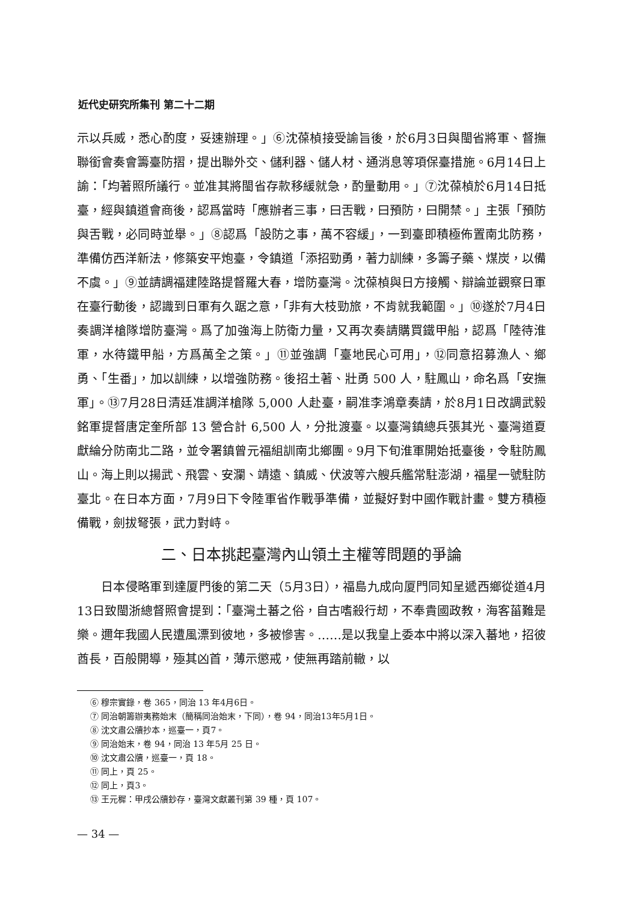近代史研究所集刊 第二十二期
示以兵威，悉心酌度，妥速辦理。」⑥沈葆楨接受諭旨後，於6月3日與閩省將軍、督撫聯銜會奏會籌臺防摺，提出聯外交、儲利器、儲人材、通消息等項保臺措施。6月14日上諭：「均著照所議行。並准其將閩省存款移緩就急，酌量動用。」⑦沈葆楨於6月14日抵臺，經與鎮道會商後，認爲當時「應辦者三事，曰舌戰，曰預防，曰開禁。」主張「預防與舌戰，必同時並舉。」⑧認爲「設防之事，萬不容緩」，一到臺即積極佈置南北防務，準備仿西洋新法，修築安平炮臺，令鎮道「添招勁勇，著力訓練，多籌子藥、煤炭，以備不虞。」⑨並請調福建陸路提督羅大春，增防臺灣。沈葆楨與日方接觸、辯論並觀察日軍在臺行動後，認識到日軍有久踞之意，「非有大枝勁旅，不肯就我範圍。」⑩遂於7月4日奏調洋槍隊增防臺灣。爲了加強海上防衛力量，又再次奏請購買鐵甲船，認爲「陸待淮軍，水待鐵甲船，方爲萬全之策。」⑪並強調「臺地民心可用」，⑫同意招募漁人、鄉勇、「生番」，加以訓練，以增強防務。後招土著、壯勇 500 人，駐鳳山，命名爲「安撫軍」。⑬7月28日清廷准調洋槍隊 5,000 人赴臺，嗣准李鴻章奏請，於8月1日改調武毅銘軍提督唐定奎所部 13 營合計 6,500 人，分批渡臺。以臺灣鎮總兵張其光、臺灣道夏獻綸分防南北二路，並令署鎮曾元福組訓南北鄉團。9月下旬淮軍開始抵臺後，令駐防鳳山。海上則以揚武、飛雲、安瀾、靖遠、鎮威、伏波等六艘兵艦常駐澎湖，福星一號駐防臺北。在日本方面，7月9日下令陸軍省作戰爭準備，並擬好對中國作戰計畫。雙方積極備戰，劍拔弩張，武力對峙。
二、日本挑起臺灣內山領土主權等問題的爭論
日本侵略軍到達厦門後的第二天（5月3日），福島九成向厦門同知呈遞西鄉從道4月13日致閩浙總督照會提到：「臺灣土蕃之俗，自古嗜殺行刼，不奉貴國政教，海客菑難是樂。邇年我國人民遭風漂到彼地，多被慘害。……是以我皇上委本中將以深入蕃地，招彼酋長，百般開導，殛其凶首，薄示懲戒，使無再踏前轍，以
⑥ 穆宗實錄，卷 365，同治 13 年4月6日。
⑦ 同治朝籌辦夷務始末（簡稱同治始末，下同），卷 94，同治13年5月1日。
⑧ 沈文肅公牘抄本，巡臺一，頁7。
⑨ 同治始末，卷 94，同治 13 年5月 25 日。
⑩ 沈文肅公牘，巡臺一，頁 18。
⑪ 同上，頁 25。
⑫ 同上，頁3。
⑬ 王元穉：甲戌公牘鈔存，臺灣文獻叢刊第 39 種，頁 107。
— 34 —